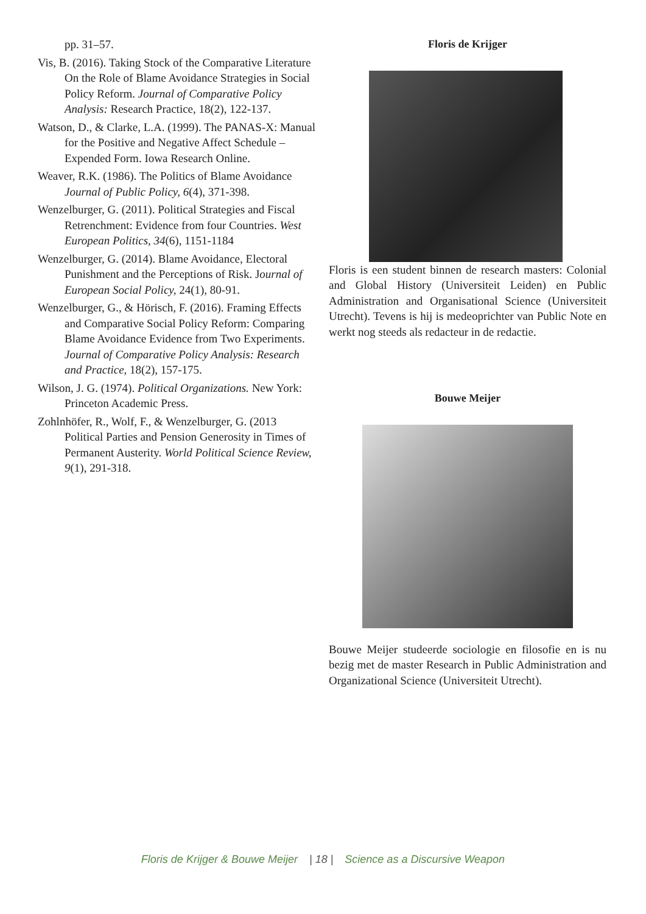pp. 31–57.
Vis, B. (2016). Taking Stock of the Comparative Literature On the Role of Blame Avoidance Strategies in Social Policy Reform. Journal of Comparative Policy Analysis: Research Practice, 18(2), 122-137.
Watson, D., & Clarke, L.A. (1999). The PANAS-X: Manual for the Positive and Negative Affect Schedule – Expended Form. Iowa Research Online.
Weaver, R.K. (1986). The Politics of Blame Avoidance Journal of Public Policy, 6(4), 371-398.
Wenzelburger, G. (2011). Political Strategies and Fiscal Retrenchment: Evidence from four Countries. West European Politics, 34(6), 1151-1184
Wenzelburger, G. (2014). Blame Avoidance, Electoral Punishment and the Perceptions of Risk. Journal of European Social Policy, 24(1), 80-91.
Wenzelburger, G., & Hörisch, F. (2016). Framing Effects and Comparative Social Policy Reform: Comparing Blame Avoidance Evidence from Two Experiments. Journal of Comparative Policy Analysis: Research and Practice, 18(2), 157-175.
Wilson, J. G. (1974). Political Organizations. New York: Princeton Academic Press.
Zohlnhöfer, R., Wolf, F., & Wenzelburger, G. (2013 Political Parties and Pension Generosity in Times of Permanent Austerity. World Political Science Review, 9(1), 291-318.
Floris de Krijger
Floris is een student binnen de research masters: Colonial and Global History (Universiteit Leiden) en Public Administration and Organisational Science (Universiteit Utrecht). Tevens is hij is medeoprichter van Public Note en werkt nog steeds als redacteur in de redactie.
Bouwe Meijer
Bouwe Meijer studeerde sociologie en filosofie en is nu bezig met de master Research in Public Administration and Organizational Science (Universiteit Utrecht).
Floris de Krijger & Bouwe Meijer | 18 | Science as a Discursive Weapon